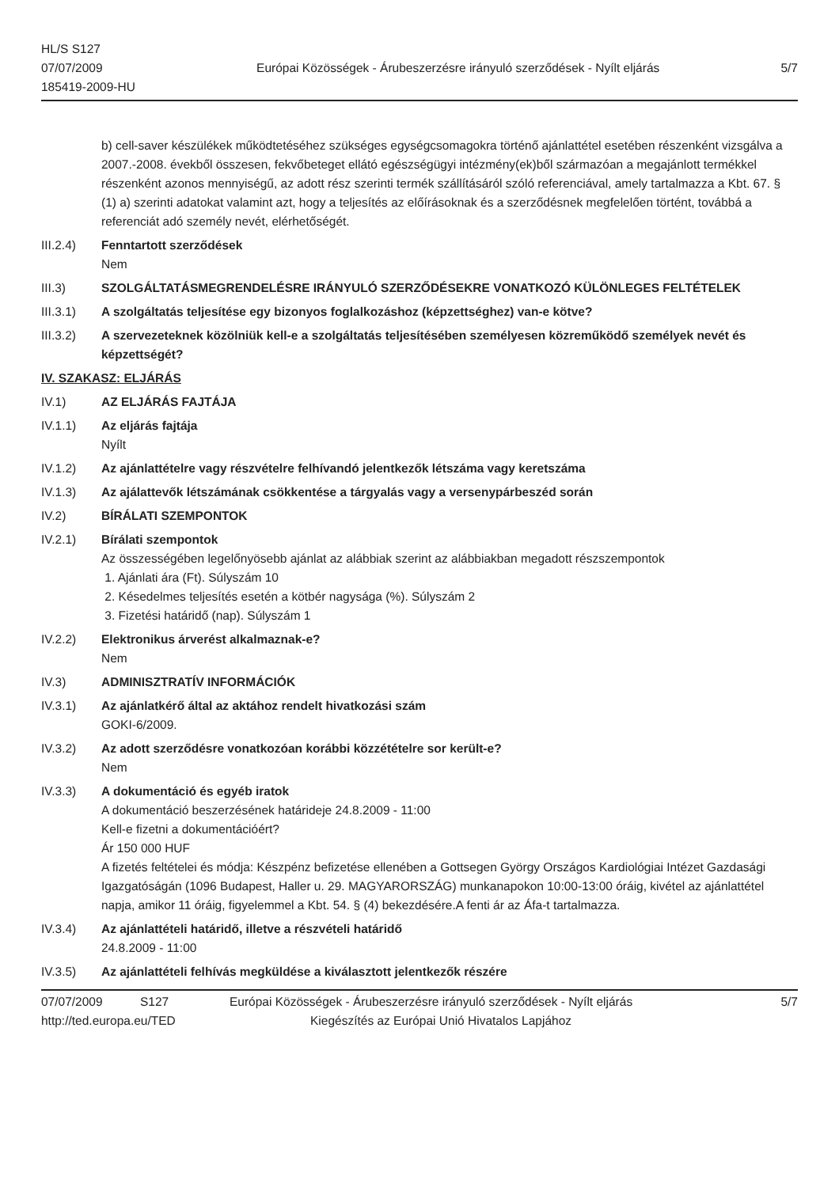HL/S S127
07/07/2009
185419-2009-HU
Európai Közösségek - Árubeszerzésre irányuló szerződések - Nyílt eljárás
5/7
b) cell-saver készülékek működtetéséhez szükséges egységcsomagokra történő ajánlattétel esetében részenként vizsgálva a 2007.-2008. évekből összesen, fekvőbeteget ellátó egészségügyi intézmény(ek)ből származóan a megajánlott termékkel részenként azonos mennyiségű, az adott rész szerinti termék szállításáról szóló referenciával, amely tartalmazza a Kbt. 67. § (1) a) szerinti adatokat valamint azt, hogy a teljesítés az előírásoknak és a szerződésnek megfelelően történt, továbbá a referenciát adó személy nevét, elérhetőségét.
III.2.4) Fenntartott szerződések
Nem
III.3) SZOLGÁLTATÁSMEGRENDELÉSRE IRÁNYULÓ SZERZŐDÉSEKRE VONATKOZÓ KÜLÖNLEGES FELTÉTELEK
III.3.1) A szolgáltatás teljesítése egy bizonyos foglalkozáshoz (képzettséghez) van-e kötve?
III.3.2) A szervezeteknek közölniük kell-e a szolgáltatás teljesítésében személyesen közreműködő személyek nevét és képzettségét?
IV. SZAKASZ: ELJÁRÁS
IV.1) AZ ELJÁRÁS FAJTÁJA
IV.1.1) Az eljárás fajtája
Nyílt
IV.1.2) Az ajánlattételre vagy részvételre felhívandó jelentkezők létszáma vagy keretszáma
IV.1.3) Az ajálattevők létszámának csökkentése a tárgyalás vagy a versenypárbeszéd során
IV.2) BÍRÁLATI SZEMPONTOK
IV.2.1) Bírálati szempontok
Az összességében legelőnyösebb ajánlat az alábbiak szerint az alábbiakban megadott részszempontok
1. Ajánlati ára (Ft). Súlyszám 10
2. Késedelmes teljesítés esetén a kötbér nagysága (%). Súlyszám 2
3. Fizetési határidő (nap). Súlyszám 1
IV.2.2) Elektronikus árverést alkalmaznak-e?
Nem
IV.3) ADMINISZTRATÍV INFORMÁCIÓK
IV.3.1) Az ajánlatkérő által az aktához rendelt hivatkozási szám
GOKI-6/2009.
IV.3.2) Az adott szerződésre vonatkozóan korábbi közzétételre sor került-e?
Nem
IV.3.3) A dokumentáció és egyéb iratok
A dokumentáció beszerzésének határideje 24.8.2009 - 11:00
Kell-e fizetni a dokumentációért?
Ár 150 000 HUF
A fizetés feltételei és módja: Készpénz befizetése ellenében a Gottsegen György Országos Kardiológiai Intézet Gazdasági Igazgatóságán (1096 Budapest, Haller u. 29. MAGYARORSZÁG) munkanapokon 10:00-13:00 óráig, kivétel az ajánlattétel napja, amikor 11 óráig, figyelemmel a Kbt. 54. § (4) bekezdésére.A fenti ár az Áfa-t tartalmazza.
IV.3.4) Az ajánlattételi határidő, illetve a részvételi határidő
24.8.2009 - 11:00
IV.3.5) Az ajánlattételi felhívás megküldése a kiválasztott jelentkezők részére
07/07/2009 S127 Európai Közösségek - Árubeszerzésre irányuló szerződések - Nyílt eljárás 5/7
http://ted.europa.eu/TED Kiegészítés az Európai Unió Hivatalos Lapjához